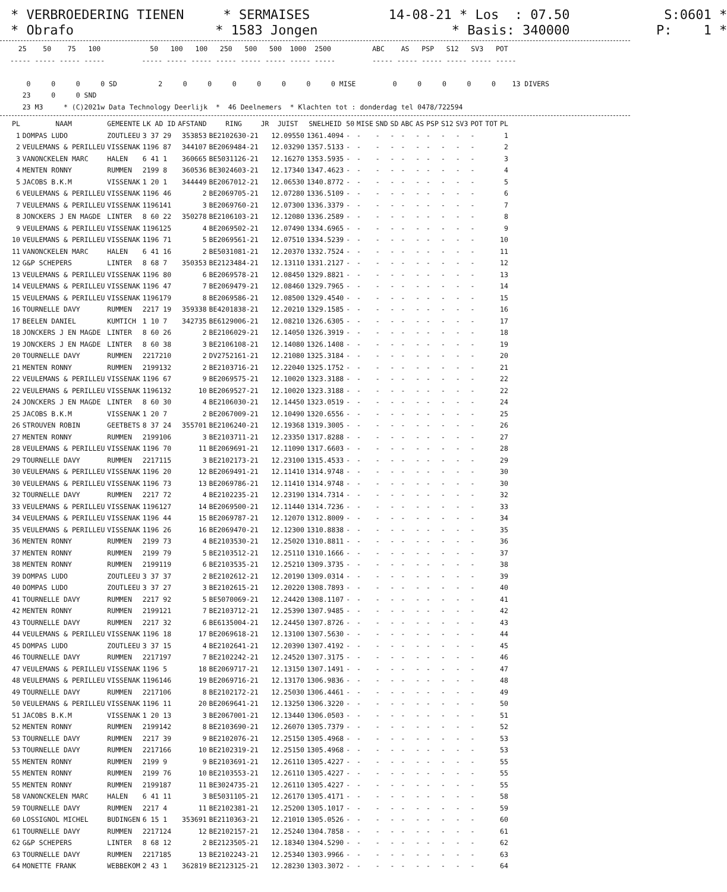* VERBROEDERING TIENEN * SERMAISES 14-08-21 * Los : 07.50 S:0601 * * Obrafo * 1583 Jongen * Basis: 340000 P: 1 *
   25    50    75   100            50   100   100   250   500   500  1000  2500          ABC    AS   PSP   S12   SV3   POT
 ----- ----- ----- -----         ----- ----- ----- ----- ----- ----- ----- -----         ----- ----- ----- ----- ----- -----

     0     0     0     0 SD          2     0     0     0     0     0     0     0 MISE         0     0     0     0     0    13 DIVERS
    23     0     0 SND
    23 M3     * (C)2021w Data Technology Deerlijk  *  46 Deelnemers  * Klachten tot : donderdag tel 0478/722594
| PL | NAAM | GEMEENTE | LK AD ID | AFSTAND | RING | JR | JUIST | SNELHEID | 50 | MISE | SND | SD | ABC | AS | PSP | S12 | SV3 | POT | TOT | PL |
| --- | --- | --- | --- | --- | --- | --- | --- | --- | --- | --- | --- | --- | --- | --- | --- | --- | --- | --- | --- | --- |
| 1 | DOMPAS LUDO | ZOUTLEEU | 3 37 29 | 353853 | BE2102630-21 | | 12.09550 | 1361.4094 | - | - | - | - | - | - | - | - | - | - | | 1 |
| 2 | VEULEMANS & PERILLEU | VISSENAK | 1196 87 | 344107 | BE2069484-21 | | 12.03290 | 1357.5133 | - | - | - | - | - | - | - | - | - | - | | 2 |
| 3 | VANONCKELEN MARC | HALEN | 6 41 1 | 360665 | BE5031126-21 | | 12.16270 | 1353.5935 | - | - | - | - | - | - | - | - | - | - | | 3 |
| 4 | MENTEN RONNY | RUMMEN | 2199 8 | 360536 | BE3024603-21 | | 12.17340 | 1347.4623 | - | - | - | - | - | - | - | - | - | - | | 4 |
| 5 | JACOBS B.K.M | VISSENAK | 1 20 1 | 344449 | BE2067012-21 | | 12.06530 | 1340.8772 | - | - | - | - | - | - | - | - | - | - | | 5 |
| 6 | VEULEMANS & PERILLEU | VISSENAK | 1196 46 | 2 | BE2069705-21 | | 12.07280 | 1336.5109 | - | - | - | - | - | - | - | - | - | - | | 6 |
| 7 | VEULEMANS & PERILLEU | VISSENAK | 1196141 | 3 | BE2069760-21 | | 12.07300 | 1336.3379 | - | - | - | - | - | - | - | - | - | - | | 7 |
| 8 | JONCKERS J EN MAGDE | LINTER | 8 60 22 | 350278 | BE2106103-21 | | 12.12080 | 1336.2589 | - | - | - | - | - | - | - | - | - | - | | 8 |
| 9 | VEULEMANS & PERILLEU | VISSENAK | 1196125 | 4 | BE2069502-21 | | 12.07490 | 1334.6965 | - | - | - | - | - | - | - | - | - | - | | 9 |
| 10 | VEULEMANS & PERILLEU | VISSENAK | 1196 71 | 5 | BE2069561-21 | | 12.07510 | 1334.5239 | - | - | - | - | - | - | - | - | - | - | | 10 |
| 11 | VANONCKELEN MARC | HALEN | 6 41 16 | 2 | BE5031081-21 | | 12.20370 | 1332.7524 | - | - | - | - | - | - | - | - | - | - | | 11 |
| 12 | G&P SCHEPERS | LINTER | 8 68 7 | 350353 | BE2123484-21 | | 12.13110 | 1331.2127 | - | - | - | - | - | - | - | - | - | - | | 12 |
| 13 | VEULEMANS & PERILLEU | VISSENAK | 1196 80 | 6 | BE2069578-21 | | 12.08450 | 1329.8821 | - | - | - | - | - | - | - | - | - | - | | 13 |
| 14 | VEULEMANS & PERILLEU | VISSENAK | 1196 47 | 7 | BE2069479-21 | | 12.08460 | 1329.7965 | - | - | - | - | - | - | - | - | - | - | | 14 |
| 15 | VEULEMANS & PERILLEU | VISSENAK | 1196179 | 8 | BE2069586-21 | | 12.08500 | 1329.4540 | - | - | - | - | - | - | - | - | - | - | | 15 |
| 16 | TOURNELLE DAVY | RUMMEN | 2217 19 | 359338 | BE4201838-21 | | 12.20210 | 1329.1585 | - | - | - | - | - | - | - | - | - | - | | 16 |
| 17 | BEELEN DANIEL | KUMTICH | 1 10 7 | 342735 | BE6129006-21 | | 12.08210 | 1326.6305 | - | - | - | - | - | - | - | - | - | - | | 17 |
| 18 | JONCKERS J EN MAGDE | LINTER | 8 60 26 | 2 | BE2106029-21 | | 12.14050 | 1326.3919 | - | - | - | - | - | - | - | - | - | - | | 18 |
| 19 | JONCKERS J EN MAGDE | LINTER | 8 60 38 | 3 | BE2106108-21 | | 12.14080 | 1326.1408 | - | - | - | - | - | - | - | - | - | - | | 19 |
| 20 | TOURNELLE DAVY | RUMMEN | 2217210 | 2 | DV2752161-21 | | 12.21080 | 1325.3184 | - | - | - | - | - | - | - | - | - | - | | 20 |
| 21 | MENTEN RONNY | RUMMEN | 2199132 | 2 | BE2103716-21 | | 12.22040 | 1325.1752 | - | - | - | - | - | - | - | - | - | - | | 21 |
| 22 | VEULEMANS & PERILLEU | VISSENAK | 1196 67 | 9 | BE2069575-21 | | 12.10020 | 1323.3188 | - | - | - | - | - | - | - | - | - | - | | 22 |
| 22 | VEULEMANS & PERILLEU | VISSENAK | 1196132 | 10 | BE2069527-21 | | 12.10020 | 1323.3188 | - | - | - | - | - | - | - | - | - | - | | 22 |
| 24 | JONCKERS J EN MAGDE | LINTER | 8 60 30 | 4 | BE2106030-21 | | 12.14450 | 1323.0519 | - | - | - | - | - | - | - | - | - | - | | 24 |
| 25 | JACOBS B.K.M | VISSENAK | 1 20 7 | 2 | BE2067009-21 | | 12.10490 | 1320.6556 | - | - | - | - | - | - | - | - | - | - | | 25 |
| 26 | STROUVEN ROBIN | GEETBETS | 8 37 24 | 355701 | BE2106240-21 | | 12.19368 | 1319.3005 | - | - | - | - | - | - | - | - | - | - | | 26 |
| 27 | MENTEN RONNY | RUMMEN | 2199106 | 3 | BE2103711-21 | | 12.23350 | 1317.8288 | - | - | - | - | - | - | - | - | - | - | | 27 |
| 28 | VEULEMANS & PERILLEU | VISSENAK | 1196 70 | 11 | BE2069691-21 | | 12.11090 | 1317.6603 | - | - | - | - | - | - | - | - | - | - | | 28 |
| 29 | TOURNELLE DAVY | RUMMEN | 2217115 | 3 | BE2102173-21 | | 12.23100 | 1315.4533 | - | - | - | - | - | - | - | - | - | - | | 29 |
| 30 | VEULEMANS & PERILLEU | VISSENAK | 1196 20 | 12 | BE2069491-21 | | 12.11410 | 1314.9748 | - | - | - | - | - | - | - | - | - | - | | 30 |
| 30 | VEULEMANS & PERILLEU | VISSENAK | 1196 73 | 13 | BE2069786-21 | | 12.11410 | 1314.9748 | - | - | - | - | - | - | - | - | - | - | | 30 |
| 32 | TOURNELLE DAVY | RUMMEN | 2217 72 | 4 | BE2102235-21 | | 12.23190 | 1314.7314 | - | - | - | - | - | - | - | - | - | - | | 32 |
| 33 | VEULEMANS & PERILLEU | VISSENAK | 1196127 | 14 | BE2069500-21 | | 12.11440 | 1314.7236 | - | - | - | - | - | - | - | - | - | - | | 33 |
| 34 | VEULEMANS & PERILLEU | VISSENAK | 1196 44 | 15 | BE2069787-21 | | 12.12070 | 1312.8009 | - | - | - | - | - | - | - | - | - | - | | 34 |
| 35 | VEULEMANS & PERILLEU | VISSENAK | 1196 26 | 16 | BE2069470-21 | | 12.12300 | 1310.8838 | - | - | - | - | - | - | - | - | - | - | | 35 |
| 36 | MENTEN RONNY | RUMMEN | 2199 73 | 4 | BE2103530-21 | | 12.25020 | 1310.8811 | - | - | - | - | - | - | - | - | - | - | | 36 |
| 37 | MENTEN RONNY | RUMMEN | 2199 79 | 5 | BE2103512-21 | | 12.25110 | 1310.1666 | - | - | - | - | - | - | - | - | - | - | | 37 |
| 38 | MENTEN RONNY | RUMMEN | 2199119 | 6 | BE2103535-21 | | 12.25210 | 1309.3735 | - | - | - | - | - | - | - | - | - | - | | 38 |
| 39 | DOMPAS LUDO | ZOUTLEEU | 3 37 37 | 2 | BE2102612-21 | | 12.20190 | 1309.0314 | - | - | - | - | - | - | - | - | - | - | | 39 |
| 40 | DOMPAS LUDO | ZOUTLEEU | 3 37 27 | 3 | BE2102615-21 | | 12.20220 | 1308.7893 | - | - | - | - | - | - | - | - | - | - | | 40 |
| 41 | TOURNELLE DAVY | RUMMEN | 2217 92 | 5 | BE5070069-21 | | 12.24420 | 1308.1107 | - | - | - | - | - | - | - | - | - | - | | 41 |
| 42 | MENTEN RONNY | RUMMEN | 2199121 | 7 | BE2103712-21 | | 12.25390 | 1307.9485 | - | - | - | - | - | - | - | - | - | - | | 42 |
| 43 | TOURNELLE DAVY | RUMMEN | 2217 32 | 6 | BE6135004-21 | | 12.24450 | 1307.8726 | - | - | - | - | - | - | - | - | - | - | | 43 |
| 44 | VEULEMANS & PERILLEU | VISSENAK | 1196 18 | 17 | BE2069618-21 | | 12.13100 | 1307.5630 | - | - | - | - | - | - | - | - | - | - | | 44 |
| 45 | DOMPAS LUDO | ZOUTLEEU | 3 37 15 | 4 | BE2102641-21 | | 12.20390 | 1307.4192 | - | - | - | - | - | - | - | - | - | - | | 45 |
| 46 | TOURNELLE DAVY | RUMMEN | 2217197 | 7 | BE2102242-21 | | 12.24520 | 1307.3175 | - | - | - | - | - | - | - | - | - | - | | 46 |
| 47 | VEULEMANS & PERILLEU | VISSENAK | 1196 5 | 18 | BE2069717-21 | | 12.13150 | 1307.1491 | - | - | - | - | - | - | - | - | - | - | | 47 |
| 48 | VEULEMANS & PERILLEU | VISSENAK | 1196146 | 19 | BE2069716-21 | | 12.13170 | 1306.9836 | - | - | - | - | - | - | - | - | - | - | | 48 |
| 49 | TOURNELLE DAVY | RUMMEN | 2217106 | 8 | BE2102172-21 | | 12.25030 | 1306.4461 | - | - | - | - | - | - | - | - | - | - | | 49 |
| 50 | VEULEMANS & PERILLEU | VISSENAK | 1196 11 | 20 | BE2069641-21 | | 12.13250 | 1306.3220 | - | - | - | - | - | - | - | - | - | - | | 50 |
| 51 | JACOBS B.K.M | VISSENAK | 1 20 13 | 3 | BE2067001-21 | | 12.13440 | 1306.0503 | - | - | - | - | - | - | - | - | - | - | | 51 |
| 52 | MENTEN RONNY | RUMMEN | 2199142 | 8 | BE2103690-21 | | 12.26070 | 1305.7379 | - | - | - | - | - | - | - | - | - | - | | 52 |
| 53 | TOURNELLE DAVY | RUMMEN | 2217 39 | 9 | BE2102076-21 | | 12.25150 | 1305.4968 | - | - | - | - | - | - | - | - | - | - | | 53 |
| 53 | TOURNELLE DAVY | RUMMEN | 2217166 | 10 | BE2102319-21 | | 12.25150 | 1305.4968 | - | - | - | - | - | - | - | - | - | - | | 53 |
| 55 | MENTEN RONNY | RUMMEN | 2199 9 | 9 | BE2103691-21 | | 12.26110 | 1305.4227 | - | - | - | - | - | - | - | - | - | - | | 55 |
| 55 | MENTEN RONNY | RUMMEN | 2199 76 | 10 | BE2103553-21 | | 12.26110 | 1305.4227 | - | - | - | - | - | - | - | - | - | - | | 55 |
| 55 | MENTEN RONNY | RUMMEN | 2199187 | 11 | BE3024735-21 | | 12.26110 | 1305.4227 | - | - | - | - | - | - | - | - | - | - | | 55 |
| 58 | VANONCKELEN MARC | HALEN | 6 41 11 | 3 | BE5031105-21 | | 12.26170 | 1305.4171 | - | - | - | - | - | - | - | - | - | - | | 58 |
| 59 | TOURNELLE DAVY | RUMMEN | 2217 4 | 11 | BE2102381-21 | | 12.25200 | 1305.1017 | - | - | - | - | - | - | - | - | - | - | | 59 |
| 60 | LOSSIGNOL MICHEL | BUDINGEN | 6 15 1 | 353691 | BE2110363-21 | | 12.21010 | 1305.0526 | - | - | - | - | - | - | - | - | - | - | | 60 |
| 61 | TOURNELLE DAVY | RUMMEN | 2217124 | 12 | BE2102157-21 | | 12.25240 | 1304.7858 | - | - | - | - | - | - | - | - | - | - | | 61 |
| 62 | G&P SCHEPERS | LINTER | 8 68 12 | 2 | BE2123505-21 | | 12.18340 | 1304.5290 | - | - | - | - | - | - | - | - | - | - | | 62 |
| 63 | TOURNELLE DAVY | RUMMEN | 2217185 | 13 | BE2102243-21 | | 12.25340 | 1303.9966 | - | - | - | - | - | - | - | - | - | - | | 63 |
| 64 | MONETTE FRANK | WEBBEKOM | 2 43 1 | 362819 | BE2123125-21 | | 12.28230 | 1303.3072 | - | - | - | - | - | - | - | - | - | - | | 64 |